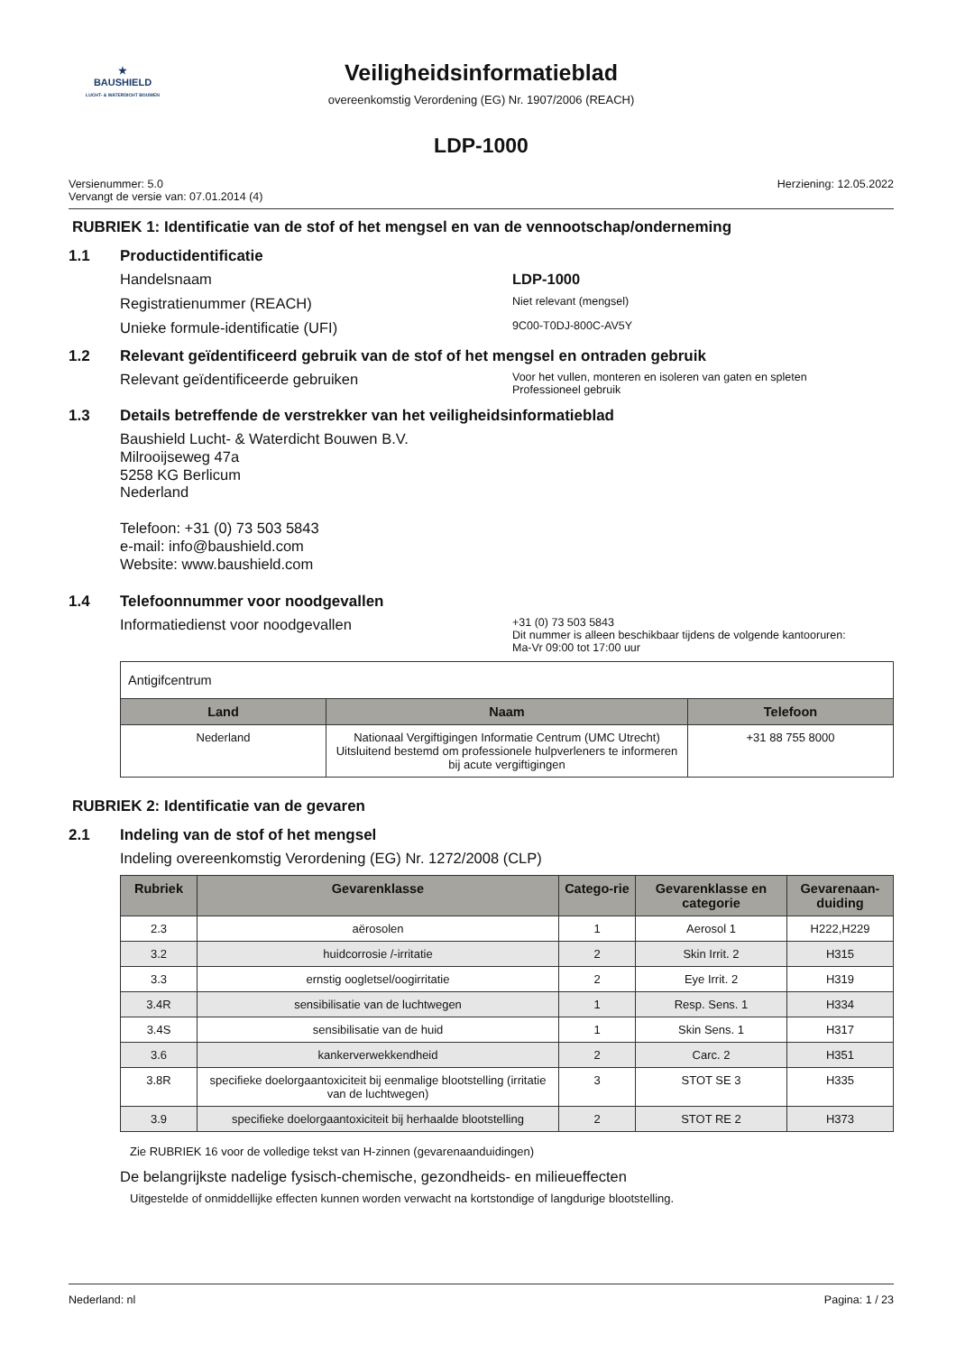★
BAUSHIELD
LUCHT- & WATERDICHT BOUWEN
Veiligheidsinformatieblad
overeenkomstig Verordening (EG) Nr. 1907/2006 (REACH)
LDP-1000
Versienummer: 5.0
Vervangt de versie van: 07.01.2014 (4)
Herziening: 12.05.2022
RUBRIEK 1: Identificatie van de stof of het mengsel en van de vennootschap/onderneming
1.1 Productidentificatie
Handelsnaam LDP-1000
Registratienummer (REACH)
Niet relevant (mengsel)
Unieke formule-identificatie (UFI)
9C00-T0DJ-800C-AV5Y
1.2 Relevant geïdentificeerd gebruik van de stof of het mengsel en ontraden gebruik
Relevant geïdentificeerde gebruiken
Voor het vullen, monteren en isoleren van gaten en spleten
Professioneel gebruik
1.3 Details betreffende de verstrekker van het veiligheidsinformatieblad
Baushield Lucht- & Waterdicht Bouwen B.V.
Milrooijseweg 47a
5258 KG Berlicum
Nederland
Telefoon: +31 (0) 73 503 5843
e-mail: info@baushield.com
Website: www.baushield.com
1.4 Telefoonnummer voor noodgevallen
Informatiedienst voor noodgevallen
+31 (0) 73 503 5843
Dit nummer is alleen beschikbaar tijdens de volgende kantooruren:
Ma-Vr 09:00 tot 17:00 uur
| Antigifcentrum | | |
| Land | Naam | Telefoon |
| Nederland | Nationaal Vergiftigingen Informatie Centrum (UMC Utrecht) Uitsluitend bestemd om professionele hulpverleners te informeren bij acute vergiftigingen | +31 88 755 8000 |
RUBRIEK 2: Identificatie van de gevaren
2.1 Indeling van de stof of het mengsel
Indeling overeenkomstig Verordening (EG) Nr. 1272/2008 (CLP)
| Rubriek | Gevarenklasse | Catego-rie | Gevarenklasse en categorie | Gevarenaan-duiding |
| --- | --- | --- | --- | --- |
| 2.3 | aërosolen | 1 | Aerosol 1 | H222,H229 |
| 3.2 | huidcorrosie /-irritatie | 2 | Skin Irrit. 2 | H315 |
| 3.3 | ernstig oogletsel/oogirritatie | 2 | Eye Irrit. 2 | H319 |
| 3.4R | sensibilisatie van de luchtwegen | 1 | Resp. Sens. 1 | H334 |
| 3.4S | sensibilisatie van de huid | 1 | Skin Sens. 1 | H317 |
| 3.6 | kankerverwekkendheid | 2 | Carc. 2 | H351 |
| 3.8R | specifieke doelorgaantoxiciteit bij eenmalige blootstelling (irritatie van de luchtwegen) | 3 | STOT SE 3 | H335 |
| 3.9 | specifieke doelorgaantoxiciteit bij herhaalde blootstelling | 2 | STOT RE 2 | H373 |
Zie RUBRIEK 16 voor de volledige tekst van H-zinnen (gevarenaanduidingen)
De belangrijkste nadelige fysisch-chemische, gezondheids- en milieueffecten
Uitgestelde of onmiddellijke effecten kunnen worden verwacht na kortstondige of langdurige blootstelling.
Nederland: nl Pagina: 1 / 23